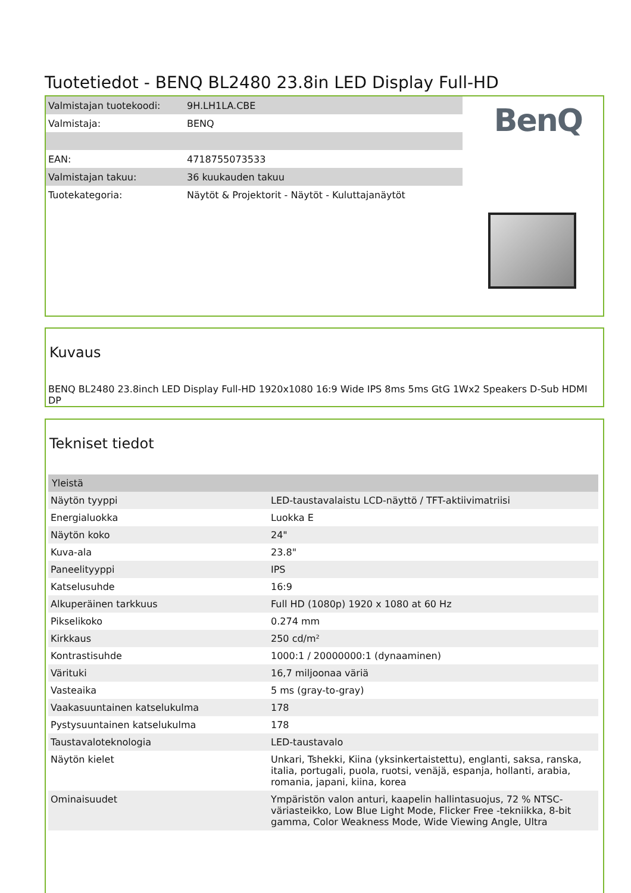Tuotetiedot - BENQ BL2480 23.8in LED Display Full-HD
| Valmistajan tuotekoodi: | 9H.LH1LA.CBE |
| Valmistaja: | BENQ |
| EAN: | 4718755073533 |
| Valmistajan takuu: | 36 kuukauden takuu |
| Tuotekategoria: | Näytöt & Projektorit - Näytöt - Kuluttajanäytöt |
BenQ
Kuvaus
BENQ BL2480 23.8inch LED Display Full-HD 1920x1080 16:9 Wide IPS 8ms 5ms GtG 1Wx2 Speakers D-Sub HDMI DP
Tekniset tiedot
| Yleistä | |
| --- | --- |
| Näytön tyyppi | LED-taustavalaistu LCD-näyttö / TFT-aktiivimatriisi |
| Energialuokka | Luokka E |
| Näytön koko | 24" |
| Kuva-ala | 23.8" |
| Paneelityyppi | IPS |
| Katselusuhde | 16:9 |
| Alkuperäinen tarkkuus | Full HD (1080p) 1920 x 1080 at 60 Hz |
| Pikselikoko | 0.274 mm |
| Kirkkaus | 250 cd/m² |
| Kontrastisuhde | 1000:1 / 20000000:1 (dynaaminen) |
| Värituki | 16,7 miljoonaa väriä |
| Vasteaika | 5 ms (gray-to-gray) |
| Vaakasuuntainen katselukulma | 178 |
| Pystysuuntainen katselukulma | 178 |
| Taustavaloteknologia | LED-taustavalo |
| Näytön kielet | Unkari, Tshekki, Kiina (yksinkertaistettu), englanti, saksa, ranska, italia, portugali, puola, ruotsi, venäjä, espanja, hollanti, arabia, romania, japani, kiina, korea |
| Ominaisuudet | Ympäristön valon anturi, kaapelin hallintasuojus, 72 % NTSC-väriasteikko, Low Blue Light Mode, Flicker Free -tekniikka, 8-bit gamma, Color Weakness Mode, Wide Viewing Angle, Ultra |